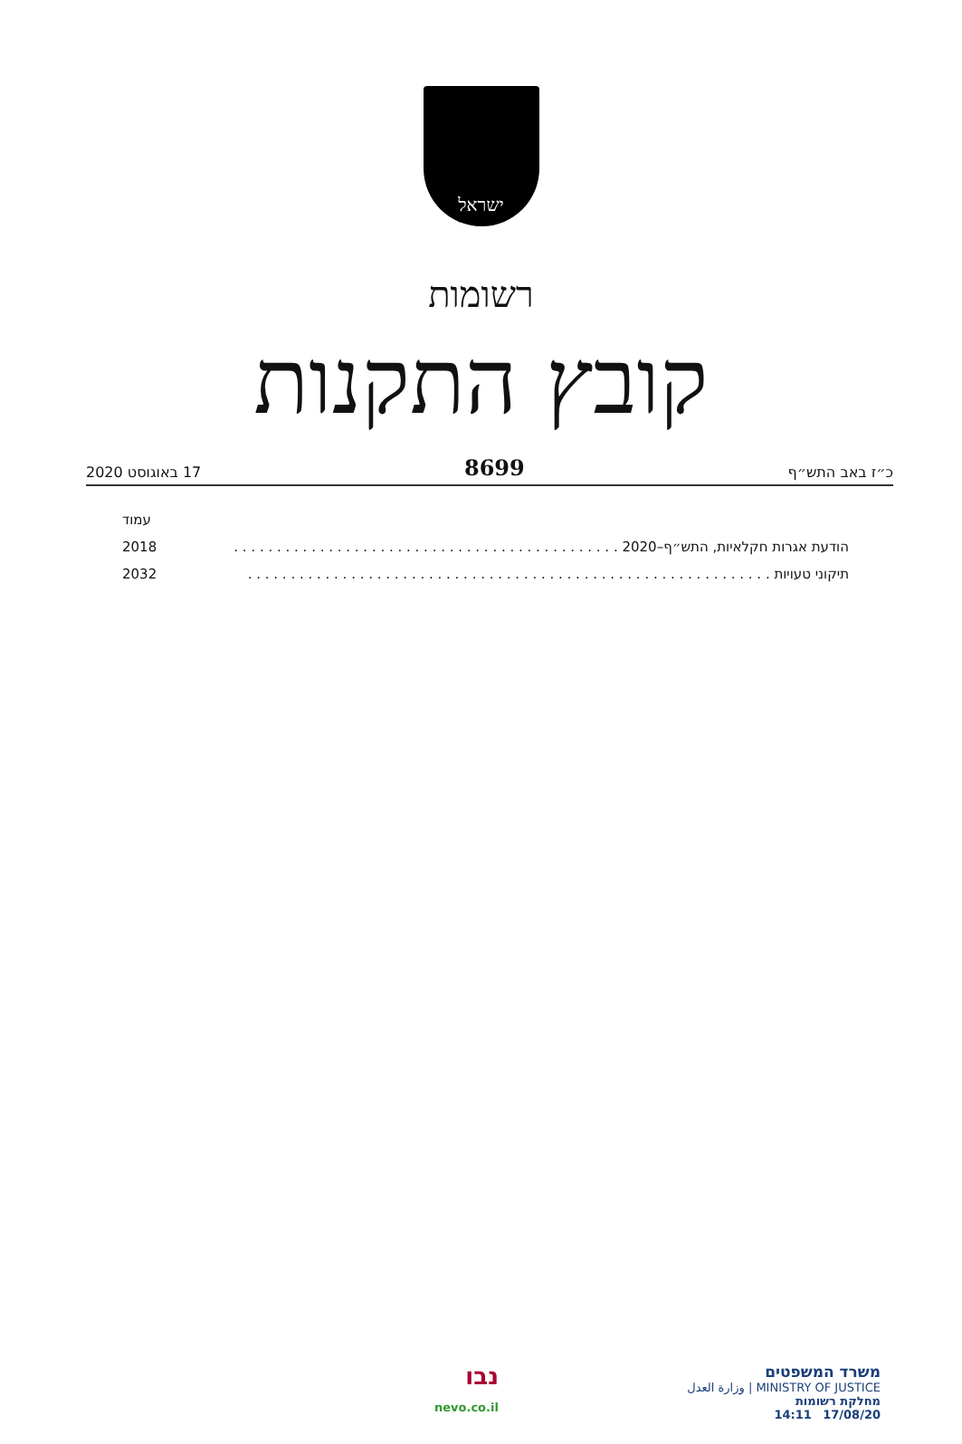ישראל
רשומות
קובץ התקנות
כ״ז באב התש״ף 8699 17 באוגוסט 2020
עמוד
הודעת אגרות חקלאיות, התש״ף–2020 . . . . . . . . . . . . . . . . . . . . . . . . . . . . . . . . . . . . . . . . . . . . . 2018
תיקוני טעויות . . . . . . . . . . . . . . . . . . . . . . . . . . . . . . . . . . . . . . . . . . . . . . . . . . . . . . . . . . . . . 2032
משרד המשפטים
MINISTRY OF JUSTICE | وزارة العدل
מחלקת רשומות
17/08/20 14:11
נבו
nevo.co.il